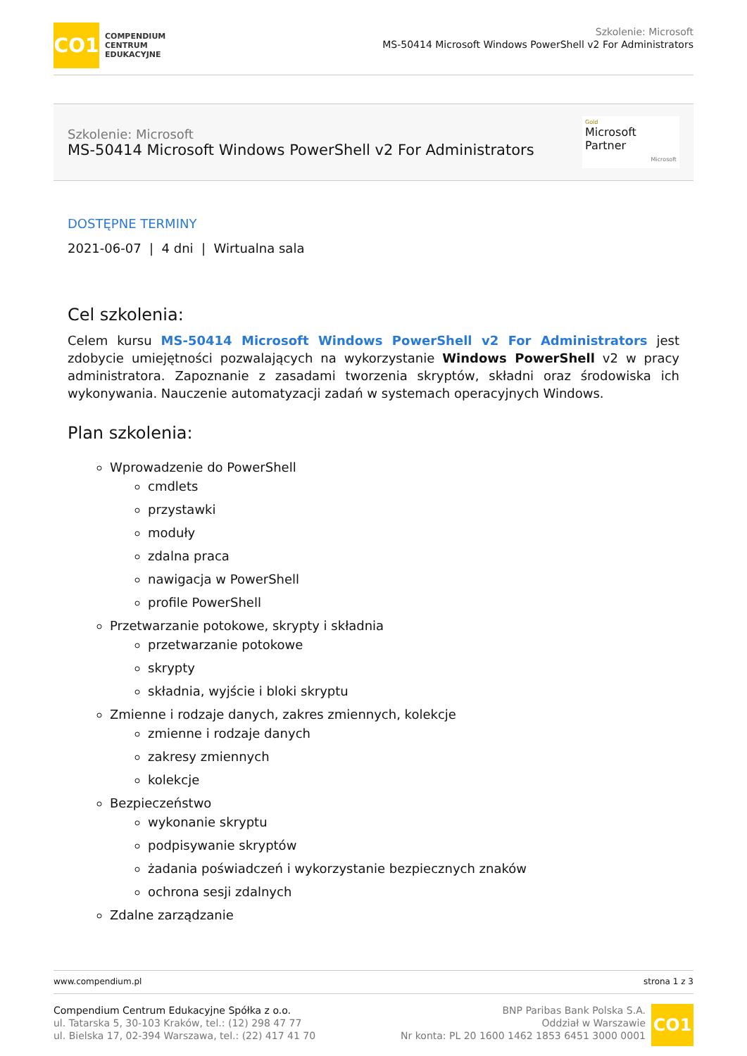CO1
COMPENDIUM
CENTRUM
EDUKACYJNE
Szkolenie: Microsoft
MS-50414 Microsoft Windows PowerShell v2 For Administrators
Szkolenie: Microsoft
MS-50414 Microsoft Windows PowerShell v2 For Administrators
Gold
Microsoft Partner
Microsoft
DOSTĘPNE TERMINY
2021-06-07 | 4 dni | Wirtualna sala
Cel szkolenia:
Celem kursu MS-50414 Microsoft Windows PowerShell v2 For Administrators jest zdobycie umiejętności pozwalających na wykorzystanie Windows PowerShell v2 w pracy administratora. Zapoznanie z zasadami tworzenia skryptów, składni oraz środowiska ich wykonywania. Nauczenie automatyzacji zadań w systemach operacyjnych Windows.
Plan szkolenia:
Wprowadzenie do PowerShell
cmdlets
przystawki
moduły
zdalna praca
nawigacja w PowerShell
profile PowerShell
Przetwarzanie potokowe, skrypty i składnia
przetwarzanie potokowe
skrypty
składnia, wyjście i bloki skryptu
Zmienne i rodzaje danych, zakres zmiennych, kolekcje
zmienne i rodzaje danych
zakresy zmiennych
kolekcje
Bezpieczeństwo
wykonanie skryptu
podpisywanie skryptów
żadania poświadczeń i wykorzystanie bezpiecznych znaków
ochrona sesji zdalnych
Zdalne zarządzanie
www.compendium.pl strona 1 z 3
Compendium Centrum Edukacyjne Spółka z o.o.
ul. Tatarska 5, 30-103 Kraków, tel.: (12) 298 47 77
ul. Bielska 17, 02-394 Warszawa, tel.: (22) 417 41 70
BNP Paribas Bank Polska S.A.
Oddział w Warszawie
Nr konta: PL 20 1600 1462 1853 6451 3000 0001
CO1